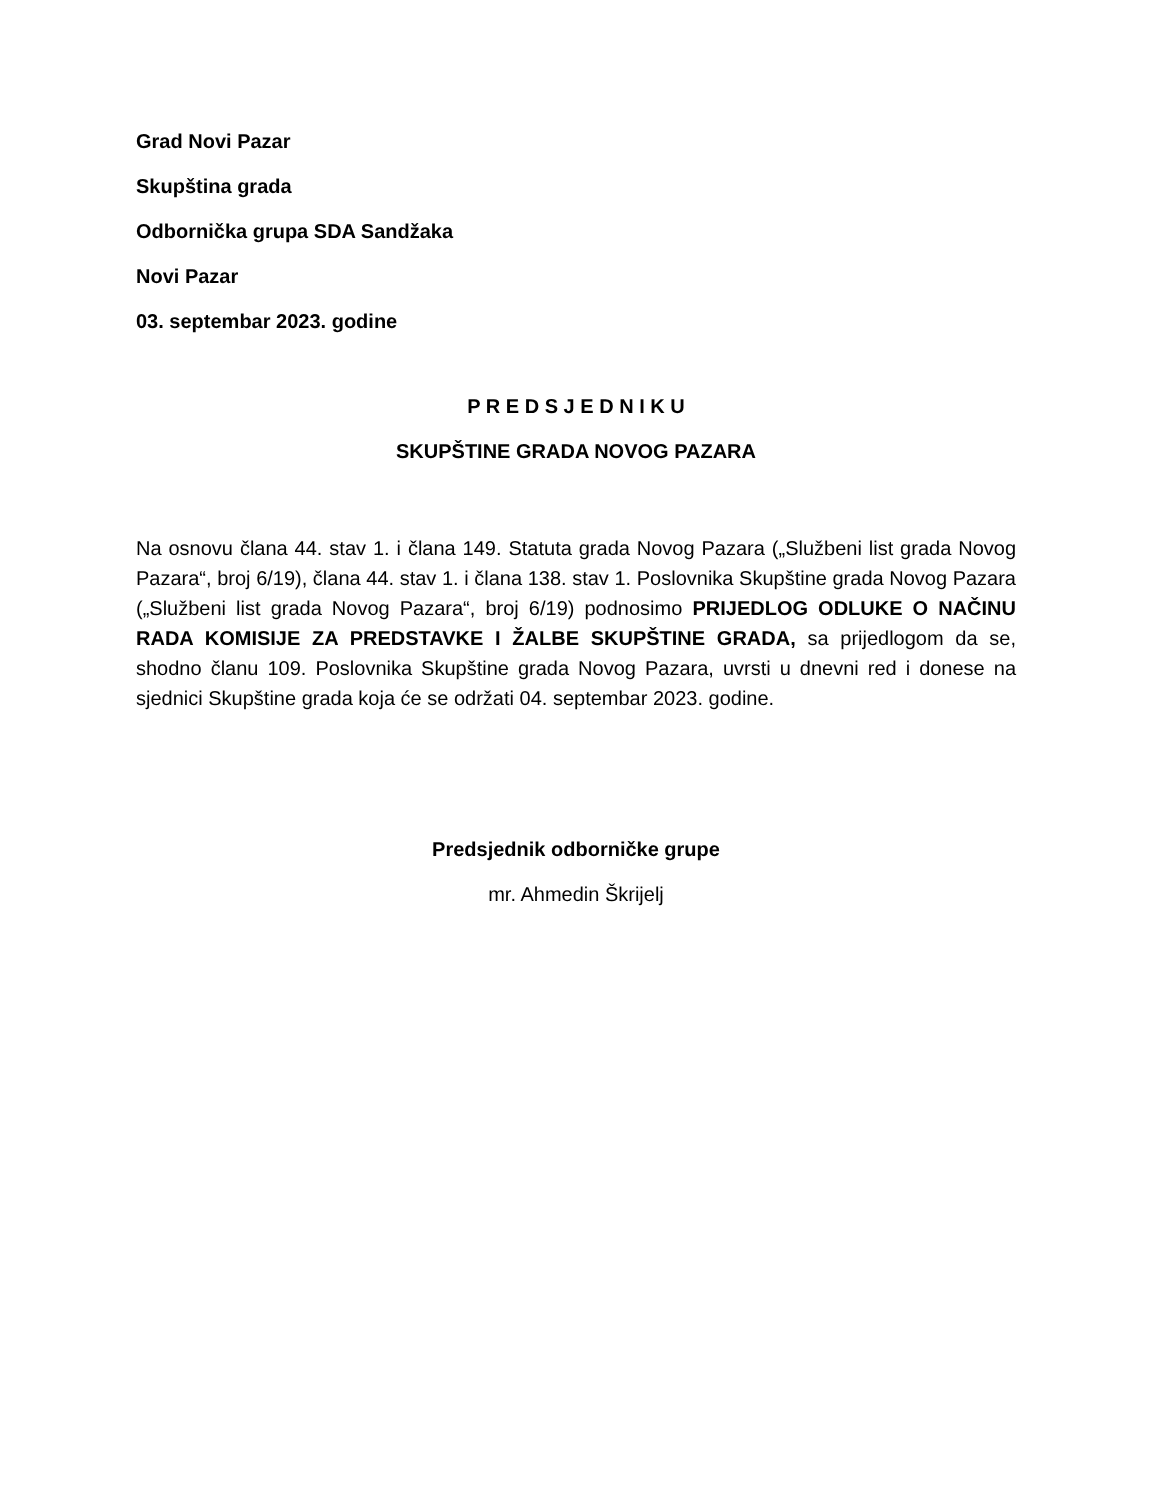Grad Novi Pazar
Skupština grada
Odbornička grupa SDA Sandžaka
Novi Pazar
03. septembar 2023. godine
P R E D S J E D N I K U
SKUPŠTINE GRADA NOVOG PAZARA
Na osnovu člana 44. stav 1. i člana 149. Statuta grada Novog Pazara („Službeni list grada Novog Pazara“, broj 6/19), člana 44. stav 1. i člana 138. stav 1. Poslovnika Skupštine grada Novog Pazara („Službeni list grada Novog Pazara“, broj 6/19) podnosimo PRIJEDLOG ODLUKE O NAČINU RADA KOMISIJE ZA PREDSTAVKE I ŽALBE SKUPŠTINE GRADA, sa prijedlogom da se, shodno članu 109. Poslovnika Skupštine grada Novog Pazara, uvrsti u dnevni red i donese na sjednici Skupštine grada koja će se održati 04. septembar 2023. godine.
Predsjednik odborničke grupe
mr. Ahmedin Škrijelj